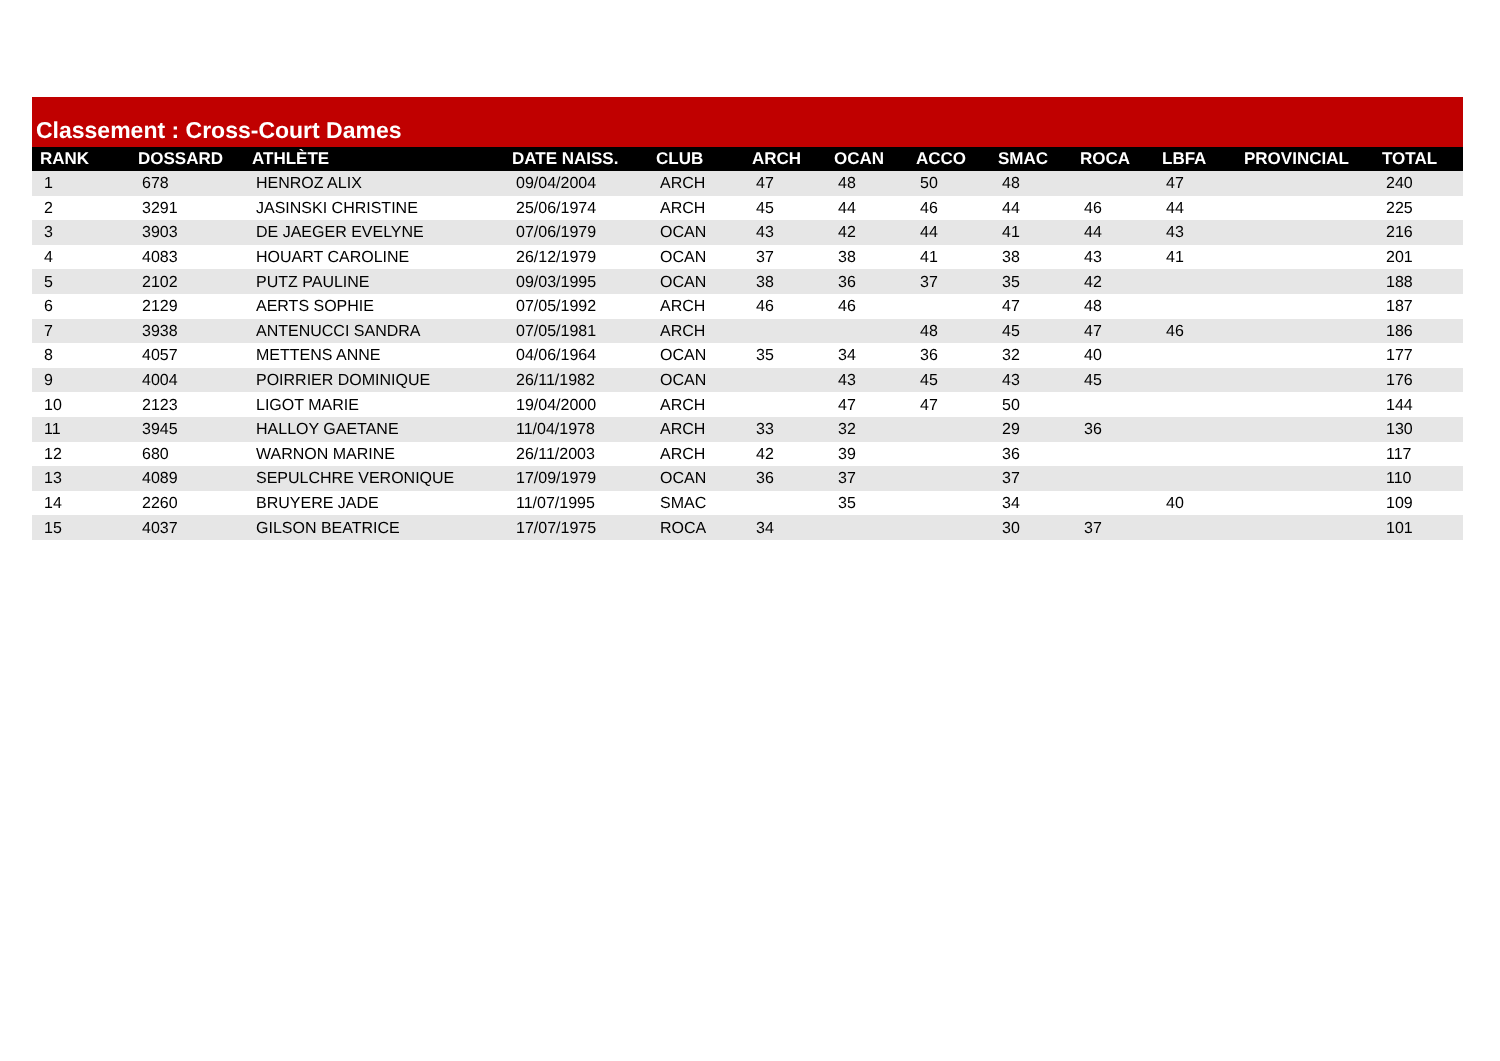Classement : Cross-Court Dames
| RANK | DOSSARD | ATHLÈTE | DATE NAISS. | CLUB | ARCH | OCAN | ACCO | SMAC | ROCA | LBFA | PROVINCIAL | TOTAL |
| --- | --- | --- | --- | --- | --- | --- | --- | --- | --- | --- | --- | --- |
| 1 | 678 | HENROZ ALIX | 09/04/2004 | ARCH | 47 | 48 | 50 | 48 | | 47 | | 240 |
| 2 | 3291 | JASINSKI CHRISTINE | 25/06/1974 | ARCH | 45 | 44 | 46 | 44 | 46 | 44 | | 225 |
| 3 | 3903 | DE JAEGER EVELYNE | 07/06/1979 | OCAN | 43 | 42 | 44 | 41 | 44 | 43 | | 216 |
| 4 | 4083 | HOUART CAROLINE | 26/12/1979 | OCAN | 37 | 38 | 41 | 38 | 43 | 41 | | 201 |
| 5 | 2102 | PUTZ PAULINE | 09/03/1995 | OCAN | 38 | 36 | 37 | 35 | 42 | | | 188 |
| 6 | 2129 | AERTS SOPHIE | 07/05/1992 | ARCH | 46 | 46 | | 47 | 48 | | | 187 |
| 7 | 3938 | ANTENUCCI SANDRA | 07/05/1981 | ARCH | | | 48 | 45 | 47 | 46 | | 186 |
| 8 | 4057 | METTENS ANNE | 04/06/1964 | OCAN | 35 | 34 | 36 | 32 | 40 | | | 177 |
| 9 | 4004 | POIRRIER DOMINIQUE | 26/11/1982 | OCAN | | 43 | 45 | 43 | 45 | | | 176 |
| 10 | 2123 | LIGOT MARIE | 19/04/2000 | ARCH | | 47 | 47 | 50 | | | | 144 |
| 11 | 3945 | HALLOY GAETANE | 11/04/1978 | ARCH | 33 | 32 | | 29 | 36 | | | 130 |
| 12 | 680 | WARNON MARINE | 26/11/2003 | ARCH | 42 | 39 | | 36 | | | | 117 |
| 13 | 4089 | SEPULCHRE VERONIQUE | 17/09/1979 | OCAN | 36 | 37 | | 37 | | | | 110 |
| 14 | 2260 | BRUYERE JADE | 11/07/1995 | SMAC | | 35 | | 34 | | 40 | | 109 |
| 15 | 4037 | GILSON BEATRICE | 17/07/1975 | ROCA | 34 | | | 30 | 37 | | | 101 |